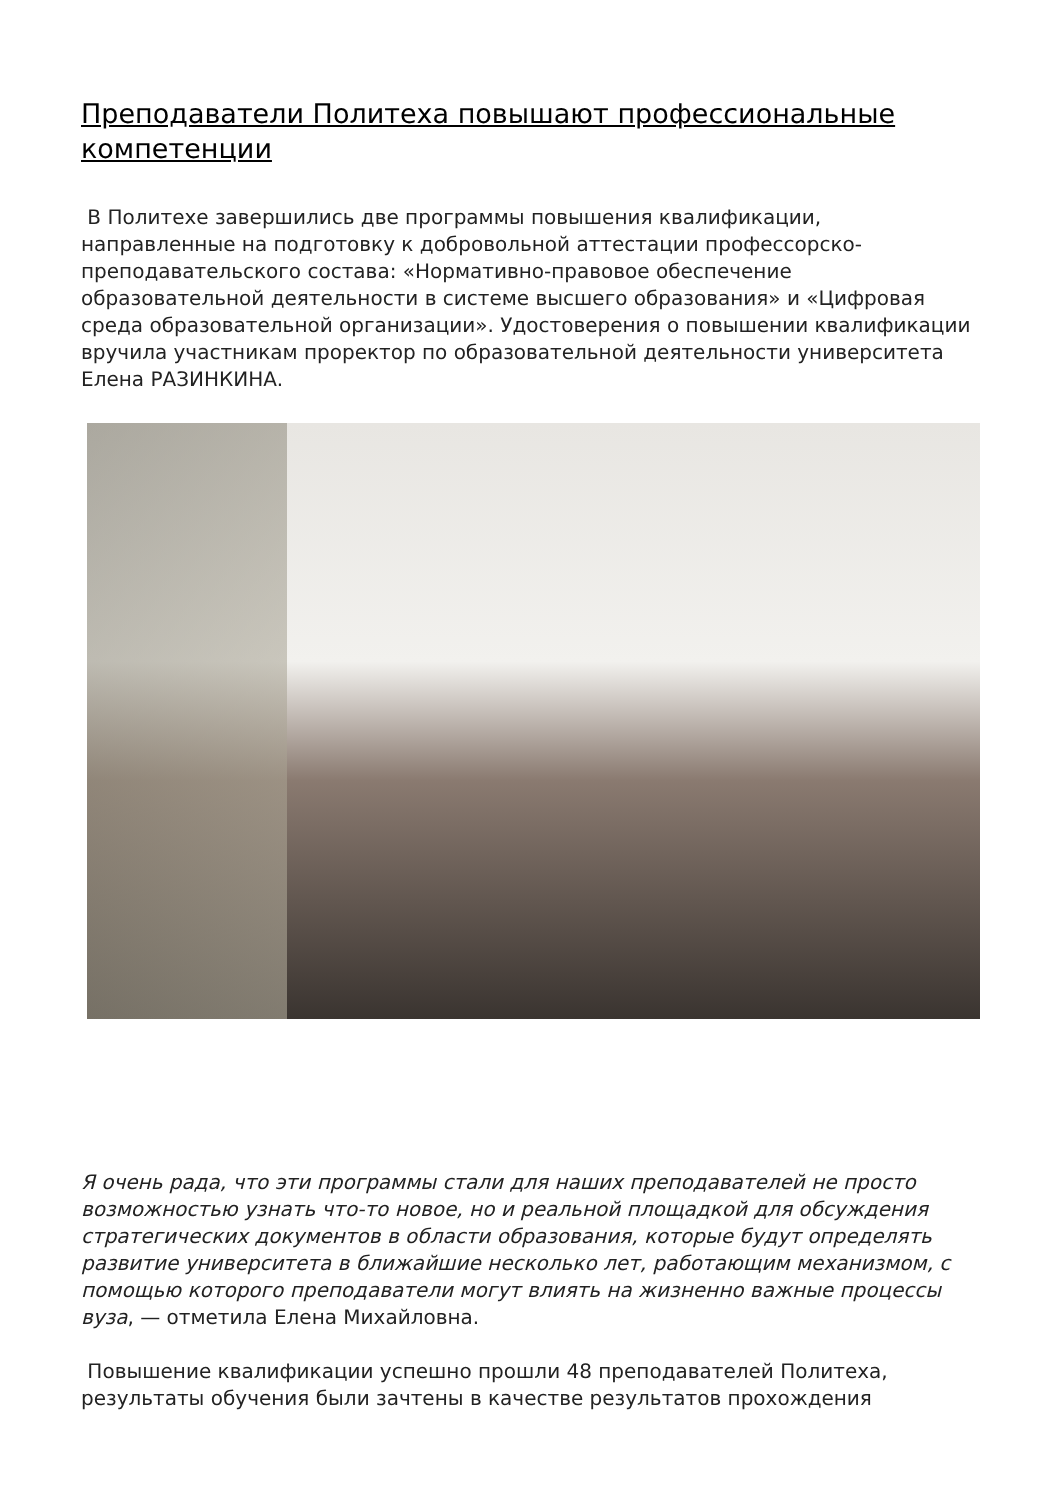Преподаватели Политеха повышают профессиональные компетенции
В Политехе завершились две программы повышения квалификации, направленные на подготовку к добровольной аттестации профессорско-преподавательского состава: «Нормативно-правовое обеспечение образовательной деятельности в системе высшего образования» и «Цифровая среда образовательной организации». Удостоверения о повышении квалификации вручила участникам проректор по образовательной деятельности университета Елена РАЗИНКИНА.
Я очень рада, что эти программы стали для наших преподавателей не просто возможностью узнать что-то новое, но и реальной площадкой для обсуждения стратегических документов в области образования, которые будут определять развитие университета в ближайшие несколько лет, работающим механизмом, с помощью которого преподаватели могут влиять на жизненно важные процессы вуза, — отметила Елена Михайловна.
Повышение квалификации успешно прошли 48 преподавателей Политеха, результаты обучения были зачтены в качестве результатов прохождения